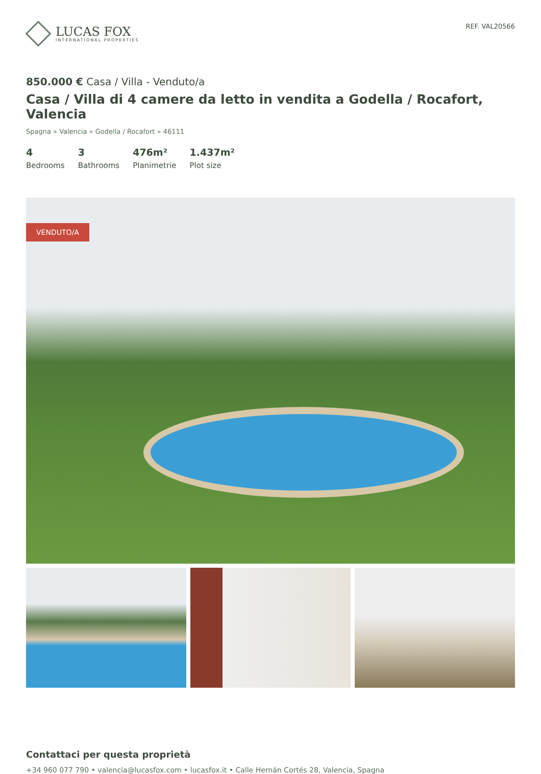LUCAS FOX
INTERNATIONAL PROPERTIES
REF. VAL20566
850.000 € Casa / Villa - Venduto/a
Casa / Villa di 4 camere da letto in vendita a Godella / Rocafort, Valencia
Spagna » Valencia » Godella / Rocafort » 46111
4
Bedrooms
3
Bathrooms
476m²
Planimetrie
1.437m²
Plot size
VENDUTO/A
Contattaci per questa proprietà
+34 960 077 790 • valencia@lucasfox.com • lucasfox.it • Calle Hernán Cortés 28, Valencia, Spagna